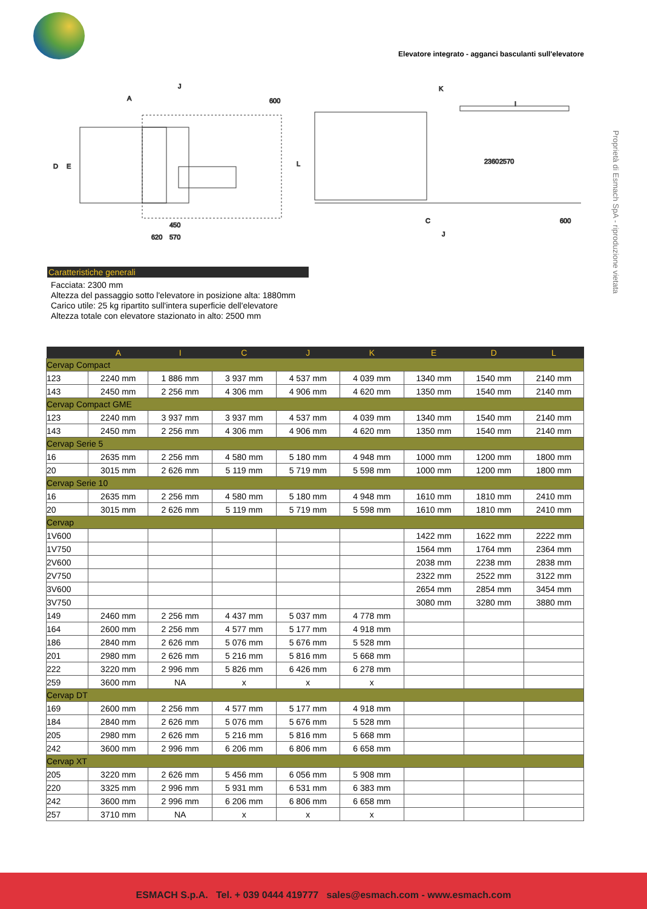Elevatore integrato - agganci basculanti sull'elevatore
Proprietà di Esmach SpA - riproduzione vietata
J
A
D
E
L
K
I
C
J
600
2360
2570
620
570
450
600
Caratteristiche generali
Facciata: 2300 mm
Altezza del passaggio sotto l'elevatore in posizione alta: 1880mm
Carico utile: 25 kg ripartito sull'intera superficie dell'elevatore
Altezza totale con elevatore stazionato in alto: 2500 mm
| | A | I | C | J | K | E | D | L |
| --- | --- | --- | --- | --- | --- | --- | --- | --- |
| Cervap Compact | | | | | | | | |
| 123 | 2240 mm | 1 886 mm | 3 937 mm | 4 537 mm | 4 039 mm | 1340 mm | 1540 mm | 2140 mm |
| 143 | 2450 mm | 2 256 mm | 4 306 mm | 4 906 mm | 4 620 mm | 1350 mm | 1540 mm | 2140 mm |
| Cervap Compact GME | | | | | | | | |
| 123 | 2240 mm | 3 937 mm | 3 937 mm | 4 537 mm | 4 039 mm | 1340 mm | 1540 mm | 2140 mm |
| 143 | 2450 mm | 2 256 mm | 4 306 mm | 4 906 mm | 4 620 mm | 1350 mm | 1540 mm | 2140 mm |
| Cervap Serie 5 | | | | | | | | |
| 16 | 2635 mm | 2 256 mm | 4 580 mm | 5 180 mm | 4 948 mm | 1000 mm | 1200 mm | 1800 mm |
| 20 | 3015 mm | 2 626 mm | 5 119 mm | 5 719 mm | 5 598 mm | 1000 mm | 1200 mm | 1800 mm |
| Cervap Serie 10 | | | | | | | | |
| 16 | 2635 mm | 2 256 mm | 4 580 mm | 5 180 mm | 4 948 mm | 1610 mm | 1810 mm | 2410 mm |
| 20 | 3015 mm | 2 626 mm | 5 119 mm | 5 719 mm | 5 598 mm | 1610 mm | 1810 mm | 2410 mm |
| Cervap | | | | | | | | |
| 1V600 | | | | | | 1422 mm | 1622 mm | 2222 mm |
| 1V750 | | | | | | 1564 mm | 1764 mm | 2364 mm |
| 2V600 | | | | | | 2038 mm | 2238 mm | 2838 mm |
| 2V750 | | | | | | 2322 mm | 2522 mm | 3122 mm |
| 3V600 | | | | | | 2654 mm | 2854 mm | 3454 mm |
| 3V750 | | | | | | 3080 mm | 3280 mm | 3880 mm |
| 149 | 2460 mm | 2 256 mm | 4 437 mm | 5 037 mm | 4 778 mm | | | |
| 164 | 2600 mm | 2 256 mm | 4 577 mm | 5 177 mm | 4 918 mm | | | |
| 186 | 2840 mm | 2 626 mm | 5 076 mm | 5 676 mm | 5 528 mm | | | |
| 201 | 2980 mm | 2 626 mm | 5 216 mm | 5 816 mm | 5 668 mm | | | |
| 222 | 3220 mm | 2 996 mm | 5 826 mm | 6 426 mm | 6 278 mm | | | |
| 259 | 3600 mm | NA | x | x | x | | | |
| Cervap DT | | | | | | | | |
| 169 | 2600 mm | 2 256 mm | 4 577 mm | 5 177 mm | 4 918 mm | | | |
| 184 | 2840 mm | 2 626 mm | 5 076 mm | 5 676 mm | 5 528 mm | | | |
| 205 | 2980 mm | 2 626 mm | 5 216 mm | 5 816 mm | 5 668 mm | | | |
| 242 | 3600 mm | 2 996 mm | 6 206 mm | 6 806 mm | 6 658 mm | | | |
| Cervap XT | | | | | | | | |
| 205 | 3220 mm | 2 626 mm | 5 456 mm | 6 056 mm | 5 908 mm | | | |
| 220 | 3325 mm | 2 996 mm | 5 931 mm | 6 531 mm | 6 383 mm | | | |
| 242 | 3600 mm | 2 996 mm | 6 206 mm | 6 806 mm | 6 658 mm | | | |
| 257 | 3710 mm | NA | x | x | x | | | |
ESMACH S.p.A. Tel. + 039 0444 419777 sales@esmach.com - www.esmach.com